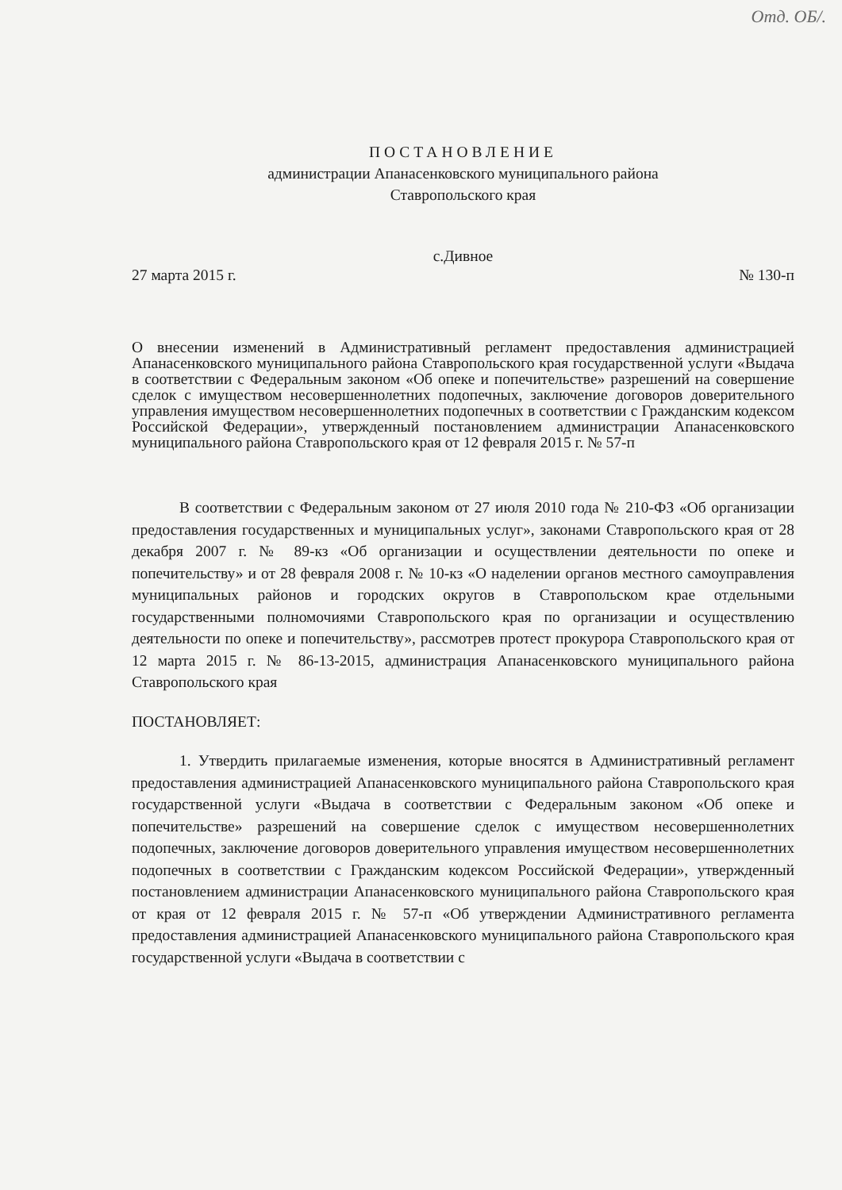Отд. ОБ/.
ПОСТАНОВЛЕНИЕ
администрации Апанасенковского муниципального района
Ставропольского края
с.Дивное
27 марта 2015 г. № 130-п
О внесении изменений в Административный регламент предоставления администрацией Апанасенковского муниципального района Ставропольского края государственной услуги «Выдача в соответствии с Федеральным законом «Об опеке и попечительстве» разрешений на совершение сделок с имуществом несовершеннолетних подопечных, заключение договоров доверительного управления имуществом несовершеннолетних подопечных в соответствии с Гражданским кодексом Российской Федерации», утвержденный постановлением администрации Апанасенковского муниципального района Ставропольского края от 12 февраля 2015 г. № 57-п
В соответствии с Федеральным законом от 27 июля 2010 года № 210-ФЗ «Об организации предоставления государственных и муниципальных услуг», законами Ставропольского края от 28 декабря 2007 г. № 89-кз «Об организации и осуществлении деятельности по опеке и попечительству» и от 28 февраля 2008 г. № 10-кз «О наделении органов местного самоуправления муниципальных районов и городских округов в Ставропольском крае отдельными государственными полномочиями Ставропольского края по организации и осуществлению деятельности по опеке и попечительству», рассмотрев протест прокурора Ставропольского края от 12 марта 2015 г. № 86-13-2015, администрация Апанасенковского муниципального района Ставропольского края
ПОСТАНОВЛЯЕТ:
1. Утвердить прилагаемые изменения, которые вносятся в Административный регламент предоставления администрацией Апанасенковского муниципального района Ставропольского края государственной услуги «Выдача в соответствии с Федеральным законом «Об опеке и попечительстве» разрешений на совершение сделок с имуществом несовершеннолетних подопечных, заключение договоров доверительного управления имуществом несовершеннолетних подопечных в соответствии с Гражданским кодексом Российской Федерации», утвержденный постановлением администрации Апанасенковского муниципального района Ставропольского края от края от 12 февраля 2015 г. № 57-п «Об утверждении Административного регламента предоставления администрацией Апанасенковского муниципального района Ставропольского края государственной услуги «Выдача в соответствии с